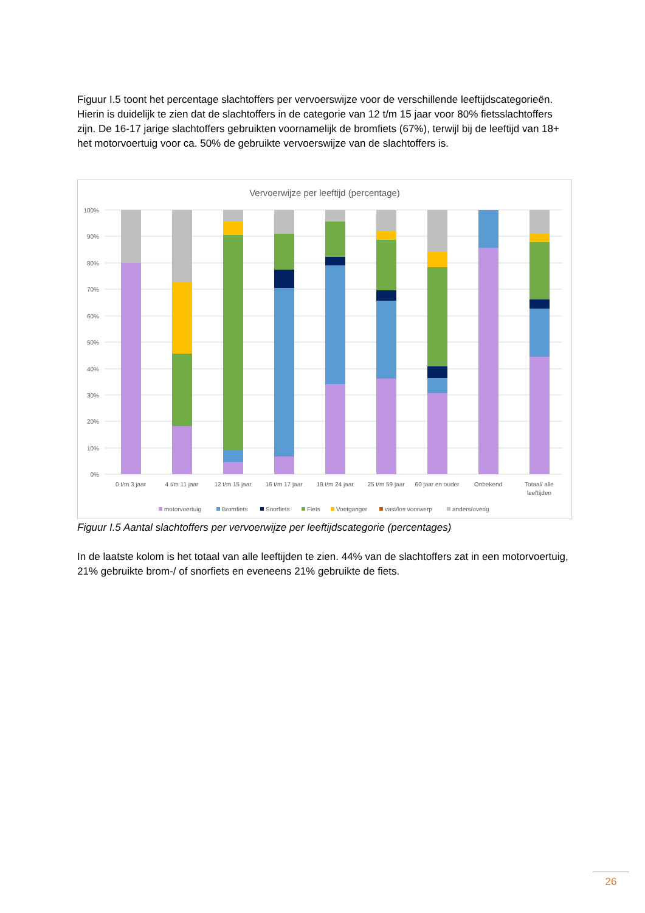Figuur I.5 toont het percentage slachtoffers per vervoerswijze voor de verschillende leeftijdscategorieën. Hierin is duidelijk te zien dat de slachtoffers in de categorie van 12 t/m 15 jaar voor 80% fietsslachtoffers zijn. De 16-17 jarige slachtoffers gebruikten voornamelijk de bromfiets (67%), terwijl bij de leeftijd van 18+ het motorvoertuig voor ca. 50% de gebruikte vervoerswijze van de slachtoffers is.
Vervoerwijze per leeftijd (percentage)
100%
90%
80%
70%
60%
50%
40%
30%
20%
10%
0%
0 t/m 3 jaar
4 t/m 11 jaar
12 t/m 15 jaar
16 t/m 17 jaar
18 t/m 24 jaar
25 t/m 59 jaar
60 jaar en ouder
Onbekend
Totaal/ alle
leeftijden
motorvoertuig
Bromfiets
Snorfiets
Fiets
Voetganger
vast/los voorwerp
anders/overig
Figuur I.5 Aantal slachtoffers per vervoerwijze per leeftijdscategorie (percentages)
In de laatste kolom is het totaal van alle leeftijden te zien. 44% van de slachtoffers zat in een motorvoertuig, 21% gebruikte brom-/ of snorfiets en eveneens 21% gebruikte de fiets.
26